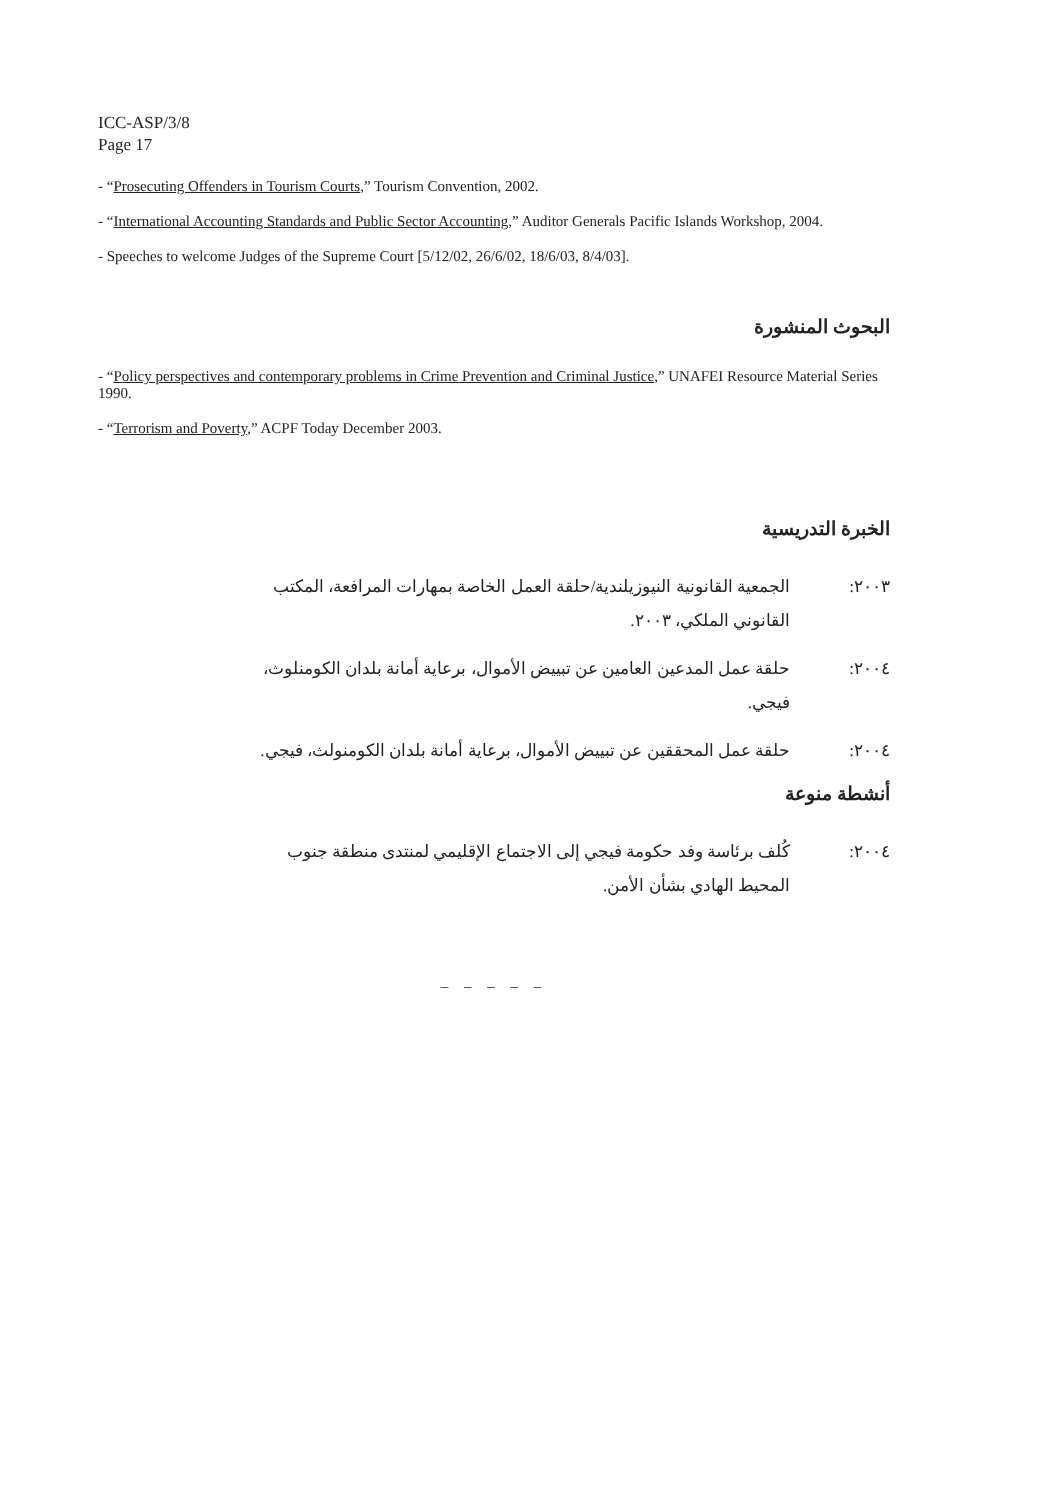ICC-ASP/3/8
Page 17
- “Prosecuting Offenders in Tourism Courts,” Tourism Convention, 2002.
- “International Accounting Standards and Public Sector Accounting,” Auditor Generals Pacific Islands Workshop, 2004.
- Speeches to welcome Judges of the Supreme Court [5/12/02, 26/6/02, 18/6/03, 8/4/03].
البحوث المنشورة
- “Policy perspectives and contemporary problems in Crime Prevention and Criminal Justice,” UNAFEI Resource Material Series 1990.
- “Terrorism and Poverty,” ACPF Today December 2003.
الخبرة التدريسية
٢٠٠٣: الجمعية القانونية النيوزيلندية/حلقة العمل الخاصة بمهارات المرافعة، المكتب القانوني الملكي، ٢٠٠٣.
٢٠٠٤: حلقة عمل المدعين العامين عن تبييض الأموال، برعاية أمانة بلدان الكومنلوث، فيجي.
٢٠٠٤: حلقة عمل المحققين عن تبييض الأموال، برعاية أمانة بلدان الكومنولث، فيجي.
أنشطة منوعة
٢٠٠٤: كُلف برئاسة وفد حكومة فيجي إلى الاجتماع الإقليمي لمنتدى منطقة جنوب المحيط الهادي بشأن الأمن.
_ _ _ _ _